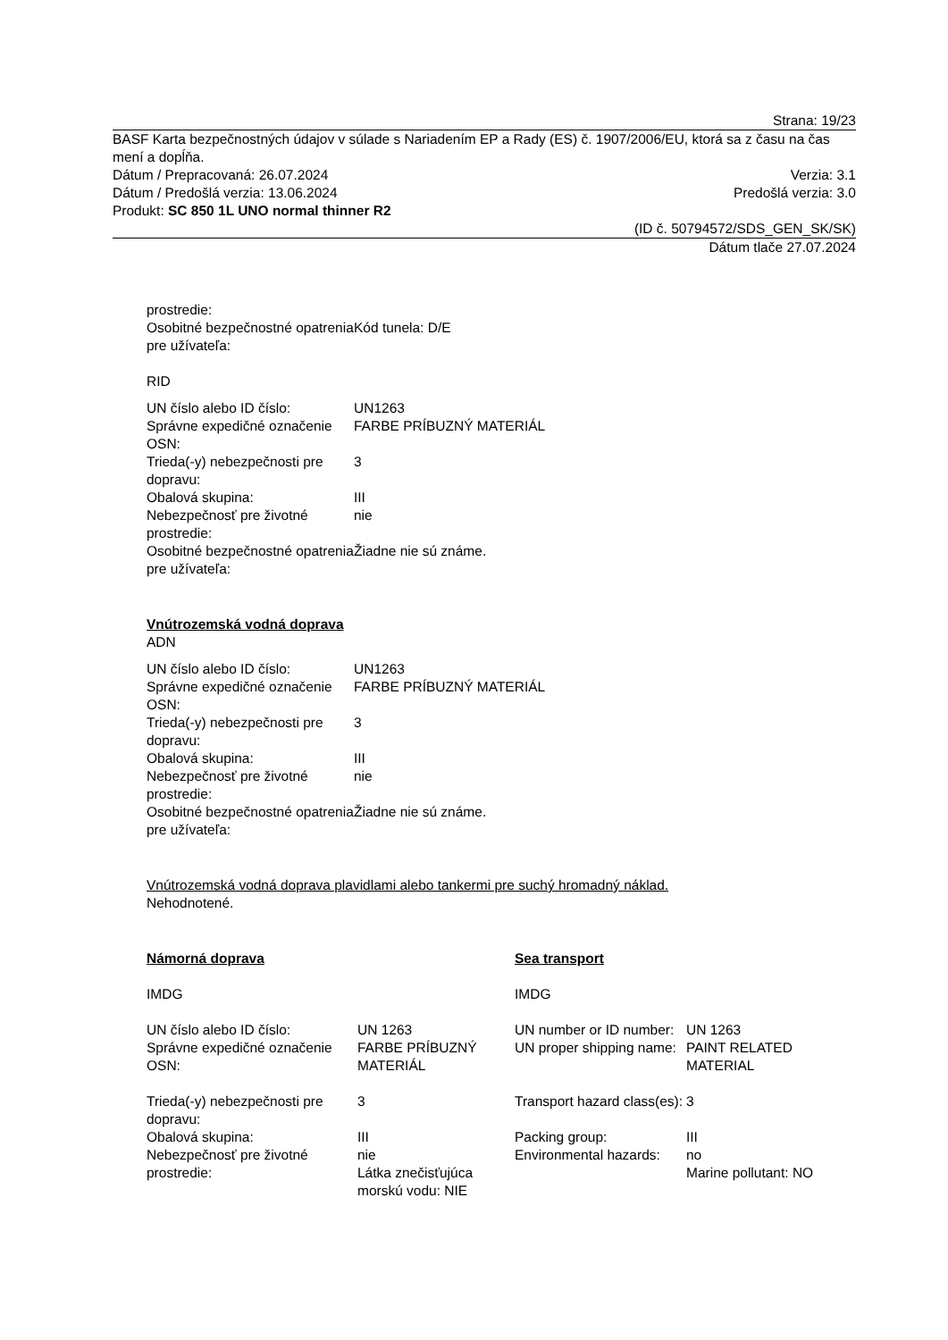Strana: 19/23
BASF Karta bezpečnostných údajov v súlade s Nariadením EP a Rady (ES) č. 1907/2006/EU, ktorá sa z času na čas mení a dopĺňa.
Dátum / Prepracovaná: 26.07.2024 Verzia: 3.1
Dátum / Predošlá verzia: 13.06.2024 Predošlá verzia: 3.0
Produkt: SC 850 1L UNO normal thinner R2
(ID č. 50794572/SDS_GEN_SK/SK)
Dátum tlače 27.07.2024
| prostredie: | |
| Osobitné bezpečnostné opatrenia pre užívateľa: | Kód tunela: D/E |
RID
| UN číslo alebo ID číslo: | UN1263 |
| Správne expedičné označenie OSN: | FARBE PRÍBUZNÝ MATERIÁL |
| Trieda(-y) nebezpečnosti pre dopravu: | 3 |
| Obalová skupina: | III |
| Nebezpečnosť pre životné prostredie: | nie |
| Osobitné bezpečnostné opatrenia pre užívateľa: | Žiadne nie sú známe. |
Vnútrozemská vodná doprava
ADN
| UN číslo alebo ID číslo: | UN1263 |
| Správne expedičné označenie OSN: | FARBE PRÍBUZNÝ MATERIÁL |
| Trieda(-y) nebezpečnosti pre dopravu: | 3 |
| Obalová skupina: | III |
| Nebezpečnosť pre životné prostredie: | nie |
| Osobitné bezpečnostné opatrenia pre užívateľa: | Žiadne nie sú známe. |
Vnútrozemská vodná doprava plavidlami alebo tankermi pre suchý hromadný náklad.
Nehodnotené.
| Námorná doprava | | Sea transport | |
| IMDG | | IMDG | |
| UN číslo alebo ID číslo: | UN 1263 | UN number or ID number: | UN 1263 |
| Správne expedičné označenie OSN: | FARBE PRÍBUZNÝ MATERIÁL | UN proper shipping name: | PAINT RELATED MATERIAL |
| Trieda(-y) nebezpečnosti pre dopravu: | 3 | Transport hazard class(es): | 3 |
| Obalová skupina: | III | Packing group: | III |
| Nebezpečnosť pre životné prostredie: | nie Látka znečisťujúca morskú vodu: NIE | Environmental hazards: | no Marine pollutant: NO |